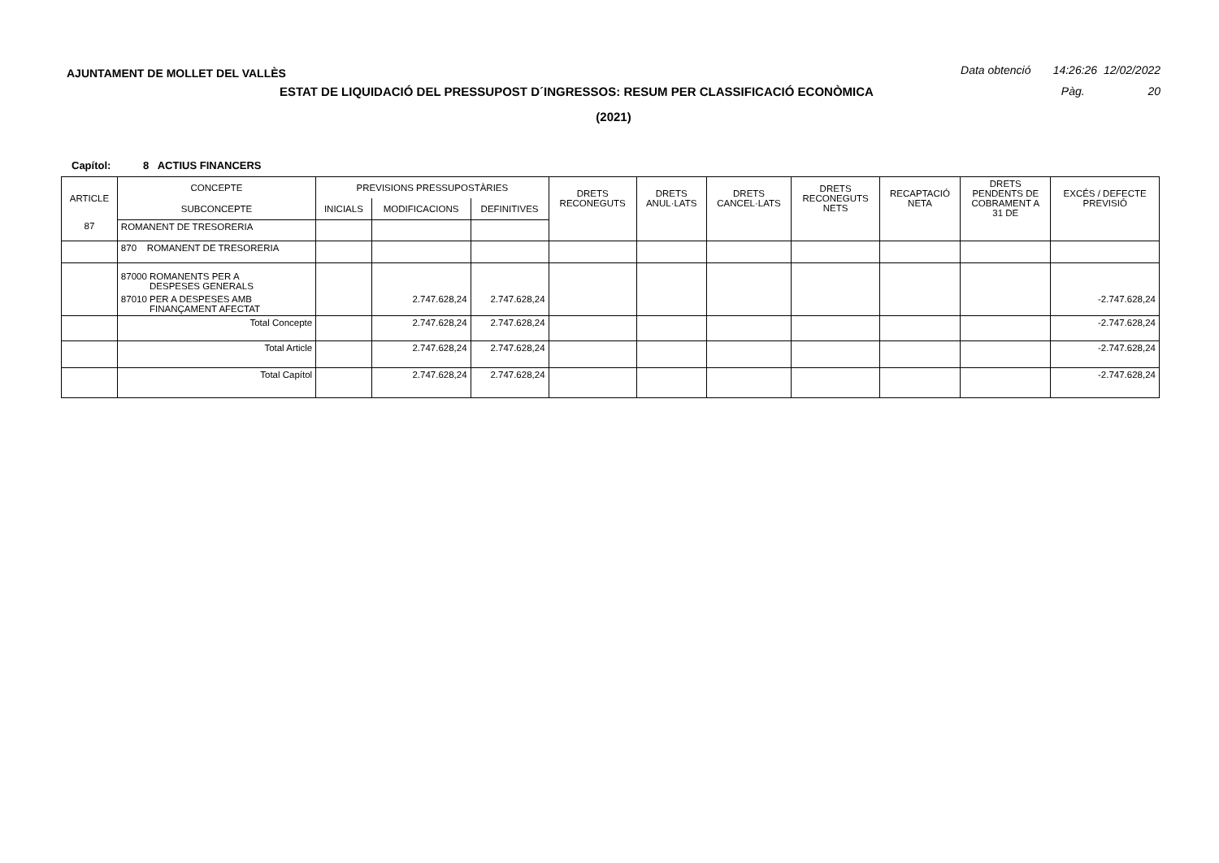AJUNTAMENT DE MOLLET DEL VALLÈS Data obtenció 14:26:26 12/02/2022
ESTAT DE LIQUIDACIÓ DEL PRESSUPOST D´INGRESSOS: RESUM PER CLASSIFICACIÓ ECONÒMICA Pàg. 20
(2021)
Capítol: 8 ACTIUS FINANCERS
| ARTICLE | CONCEPTE | PREVISIONS PRESSUPOSTÀRIES | | | DRETS RECONEGUTS | DRETS ANUL·LATS | DRETS CANCEL·LATS | DRETS RECONEGUTS NETS | RECAPTACIÓ NETA | DRETS PENDENTS DE COBRAMENT A 31 DE | EXCÉS / DEFECTE PREVISIÓ |
| --- | --- | --- | --- | --- | --- | --- | --- | --- | --- | --- | --- |
| | SUBCONCEPTE | INICIALS | MODIFICACIONS | DEFINITIVES | | | | | | | |
| 87 | ROMANENT DE TRESORERIA | | | | | | | | | | |
| | 870 ROMANENT DE TRESORERIA | | | | | | | | | | |
| | 87000 ROMANENTS PER A DESPESES GENERALS | | | | | | | | | | |
| | 87010 PER A DESPESES AMB FINANÇAMENT AFECTAT | | 2.747.628,24 | 2.747.628,24 | | | | | | | -2.747.628,24 |
| | Total Concepte | | 2.747.628,24 | 2.747.628,24 | | | | | | | -2.747.628,24 |
| | Total Article | | 2.747.628,24 | 2.747.628,24 | | | | | | | -2.747.628,24 |
| | Total Capítol | | 2.747.628,24 | 2.747.628,24 | | | | | | | -2.747.628,24 |